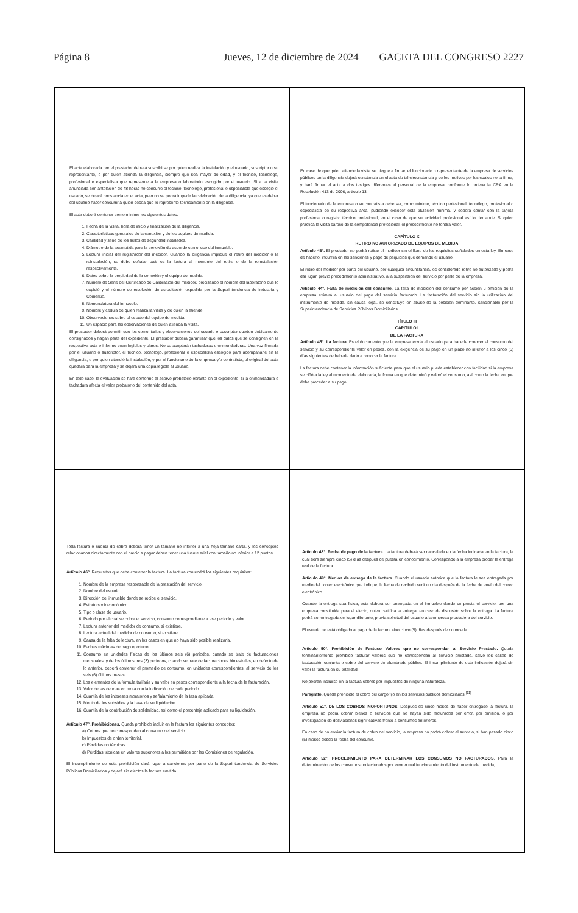Página 8 Jueves, 12 de diciembre de 2024 GACETA DEL CONGRESO 2227
El acta elaborada por el prestador deberá suscribirse por quien realiza la instalación y el usuario, suscriptor o su representante, o por quien atienda la diligencia, siempre que sea mayor de edad, y el técnico, tecnólogo, profesional o especialista que represente a la empresa o laboratorio escogido por el usuario. Si a la visita anunciada con antelación de 48 horas no concurre el técnico, tecnólogo, profesional o especialista que escogió el usuario, se dejará constancia en el acta, pero no se podrá impedir la celebración de la diligencia, ya que es deber del usuario hacer concurrir a quien desea que le represente técnicamente en la diligencia.
El acta deberá contener como mínimo los siguientes datos:
1. Fecha de la visita, hora de inicio y finalización de la diligencia.
2. Características generales de la conexión y de los equipos de medida.
3. Cantidad y serie de los sellos de seguridad instalados.
4. Diámetro de la acometida para la conexión de acuerdo con el uso del inmueble.
5. Lectura inicial del registrador del medidor. Cuando la diligencia implique el retiro del medidor o la reinstalación, se debe señalar cuál es la lectura al momento del retiro o de la reinstalación respectivamente.
6. Datos sobre la propiedad de la conexión y el equipo de medida.
7. Número de Serie del Certificado de Calibración del medidor, precisando el nombre del laboratorio que lo expidió y el número de resolución de acreditación expedida por la Superintendencia de Industria y Comercio.
8. Nomenclatura del inmueble.
9. Nombre y cédula de quien realiza la visita y de quien la atiende.
10. Observaciones sobre el estado del equipo de medida.
11. Un espacio para las observaciones de quien atienda la visita.
El prestador deberá permitir que los comentarios y observaciones del usuario o suscriptor queden debidamente consignados y hagan parte del expediente. El prestador deberá garantizar que los datos que se consignen en la respectiva acta o informe sean legibles y claros. No se aceptarán tachaduras o enmendaduras. Una vez firmada por el usuario o suscriptor, el técnico, tecnólogo, profesional o especialista escogido para acompañarle en la diligencia, o por quien atendió la instalación, y por el funcionario de la empresa y/o contratista, el original del acta quedará para la empresa y se dejará una copia legible al usuario.
En todo caso, la evaluación se hará conforme al acervo probatorio obrante en el expediente, si la enmendadura o tachadura afecta el valor probatorio del contenido del acta.
En caso de que quien atiende la visita se niegue a firmar, el funcionario o representante de la empresa de servicios públicos en la diligencia dejará constancia en el acta de tal circunstancia y de los motivos por los cuales no la firma, y hará firmar el acta a dos testigos diferentes al personal de la empresa, conforme lo ordena la CRA en la Resolución 413 de 2006, artículo 13.
El funcionario de la empresa o su contratista debe ser, como mínimo, técnico profesional, tecnólogo, profesional o especialista de su respectiva área, pudiendo exceder esta titulación mínima, y deberá contar con la tarjeta profesional o registro técnico profesional, en el caso de que su actividad profesional así lo demande. Si quien practica la visita carece de la competencia profesional, el procedimiento no tendrá valor.
CAPÍTULO X
RETIRO NO AUTORIZADO DE EQUIPOS DE MEDIDA
Artículo 43°. El prestador no podrá retirar el medidor sin el lleno de los requisitos señalados en esta ley. En caso de hacerlo, incurrirá en las sanciones y pago de perjuicios que demande el usuario.
El retiro del medidor por parte del usuario, por cualquier circunstancia, es considerado retiro no autorizado y podrá dar lugar, previo procedimiento administrativo, a la suspensión del servicio por parte de la empresa.
Artículo 44°. Falta de medición del consumo. La falta de medición del consumo por acción u omisión de la empresa eximirá al usuario del pago del servicio facturado. La facturación del servicio sin la utilización del instrumento de medida, sin causa legal, se constituye en abuso de la posición dominante, sancionable por la Superintendencia de Servicios Públicos Domiciliarios.
TÍTULO III
CAPÍTULO I
DE LA FACTURA
Artículo 45°. La factura. Es el documento que la empresa envía al usuario para hacerle conocer el consumo del servicio y su correspondiente valor en pesos, con la exigencia de su pago en un plazo no inferior a los cinco (5) días siguientes de haberle dado a conocer la factura.
La factura debe contener la información suficiente para que el usuario pueda establecer con facilidad si la empresa se ciñó a la ley al momento de elaborarla; la forma en que determinó y valoró el consumo; así como la fecha en que debe proceder a su pago.
Toda factura o cuenta de cobro deberá tener un tamaño no inferior a una hoja tamaño carta, y los conceptos relacionados directamente con el precio a pagar deben tener una fuente arial con tamaño no inferior a 12 puntos.
Artículo 46°. Requisitos que debe contener la factura. La factura contendrá los siguientes requisitos:
1. Nombre de la empresa responsable de la prestación del servicio.
2. Nombre del usuario.
3. Dirección del inmueble donde se recibe el servicio.
4. Estrato socioeconómico.
5. Tipo o clase de usuario.
6. Período por el cual se cobra el servicio, consumo correspondiente a ese período y valor.
7. Lectura anterior del medidor de consumo, si existiere.
8. Lectura actual del medidor de consumo, si existiere.
9. Causa de la falta de lectura, en los casos en que no haya sido posible realizarla.
10. Fechas máximas de pago oportuno.
11. Consumo en unidades físicas de los últimos seis (6) períodos, cuando se trate de facturaciones mensuales, y de los últimos tres (3) períodos, cuando se trate de facturaciones bimestrales; en defecto de lo anterior, deberá contener el promedio de consumo, en unidades correspondientes, al servicio de los seis (6) últimos meses.
12. Los elementos de la fórmula tarifaria y su valor en pesos correspondiente a la fecha de la facturación.
13. Valor de las deudas en mora con la indicación de cada período.
14. Cuantía de los intereses moratorios y señalamiento de la tasa aplicada.
15. Monto de los subsidios y la base de su liquidación.
16. Cuantía de la contribución de solidaridad, así como el porcentaje aplicado para su liquidación.
Artículo 47°. Prohibiciones. Queda prohibido incluir en la factura los siguientes conceptos:
a) Cobros que no correspondan al consumo del servicio.
b) Impuestos de orden territorial.
c) Pérdidas no técnicas.
d) Pérdidas técnicas en valores superiores a los permitidos por las Comisiones de regulación.
El incumplimiento de esta prohibición dará lugar a sanciones por parte de la Superintendencia de Servicios Públicos Domiciliarios y dejará sin efectos la factura emitida.
Artículo 48°. Fecha de pago de la factura. La factura deberá ser cancelada en la fecha indicada en la factura, la cual será siempre cinco (5) días después de puesta en conocimiento. Corresponde a la empresa probar la entrega real de la factura.
Artículo 49°. Medios de entrega de la factura. Cuando el usuario autorice que la factura le sea entregada por medio del correo electrónico que indique, la fecha de recibido será un día después de la fecha de envío del correo electrónico.
Cuando la entrega sea física, esta deberá ser entregada en el inmueble donde se presta el servicio, por una empresa constituida para el efecto, quien certifica la entrega, en caso de discusión sobre la entrega. La factura podrá ser entregada en lugar diferente, previa solicitud del usuario a la empresa prestadora del servicio.
El usuario no está obligado al pago de la factura sino cinco (5) días después de conocerla.
Artículo 50°. Prohibición de Facturar Valores que no correspondan al Servicio Prestado. Queda terminantemente prohibido facturar valores que no correspondan al servicio prestado, salvo los casos de facturación conjunta o cobro del servicio de alumbrado público. El incumplimiento de esta indicación dejará sin valor la factura en su totalidad.
No podrán incluirse en la factura cobros por impuestos de ninguna naturaleza.
Parágrafo. Queda prohibido el cobro del cargo fijo en los servicios públicos domiciliarios.<sup>[11]</sup>
Artículo 51°. DE LOS COBROS INOPORTUNOS. Después de cinco meses de haber entregado la factura, la empresa no podrá cobrar bienes o servicios que no hayan sido facturados por error, por omisión, o por investigación de desviaciones significativas frente a consumos anteriores.
En caso de no enviar la factura de cobro del servicio, la empresa no podrá cobrar el servicio, si han pasado cinco (5) meses desde la fecha del consumo.
Artículo 52°. PROCEDIMIENTO PARA DETERMINAR LOS CONSUMOS NO FACTURADOS. Para la determinación de los consumos no facturados por error o mal funcionamiento del instrumento de medida,